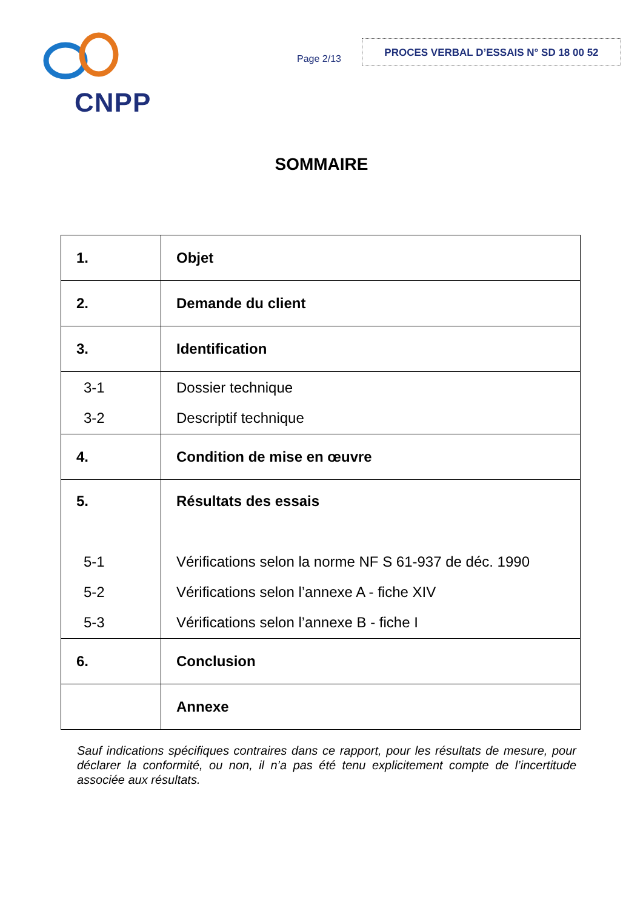CNPP
Page 2/13
PROCES VERBAL D’ESSAIS N° SD 18 00 52
SOMMAIRE
| 1. | Objet |
| 2. | Demande du client |
| 3. | Identification |
| 3-1 3-2 | Dossier technique Descriptif technique |
| 4. | Condition de mise en œuvre |
| 5. 5-1 5-2 5-3 | Résultats des essais Vérifications selon la norme NF S 61-937 de déc. 1990 Vérifications selon l’annexe A - fiche XIV Vérifications selon l’annexe B - fiche I |
| 6. | Conclusion |
| | Annexe |
Sauf indications spécifiques contraires dans ce rapport, pour les résultats de mesure, pour déclarer la conformité, ou non, il n’a pas été tenu explicitement compte de l’incertitude associée aux résultats.